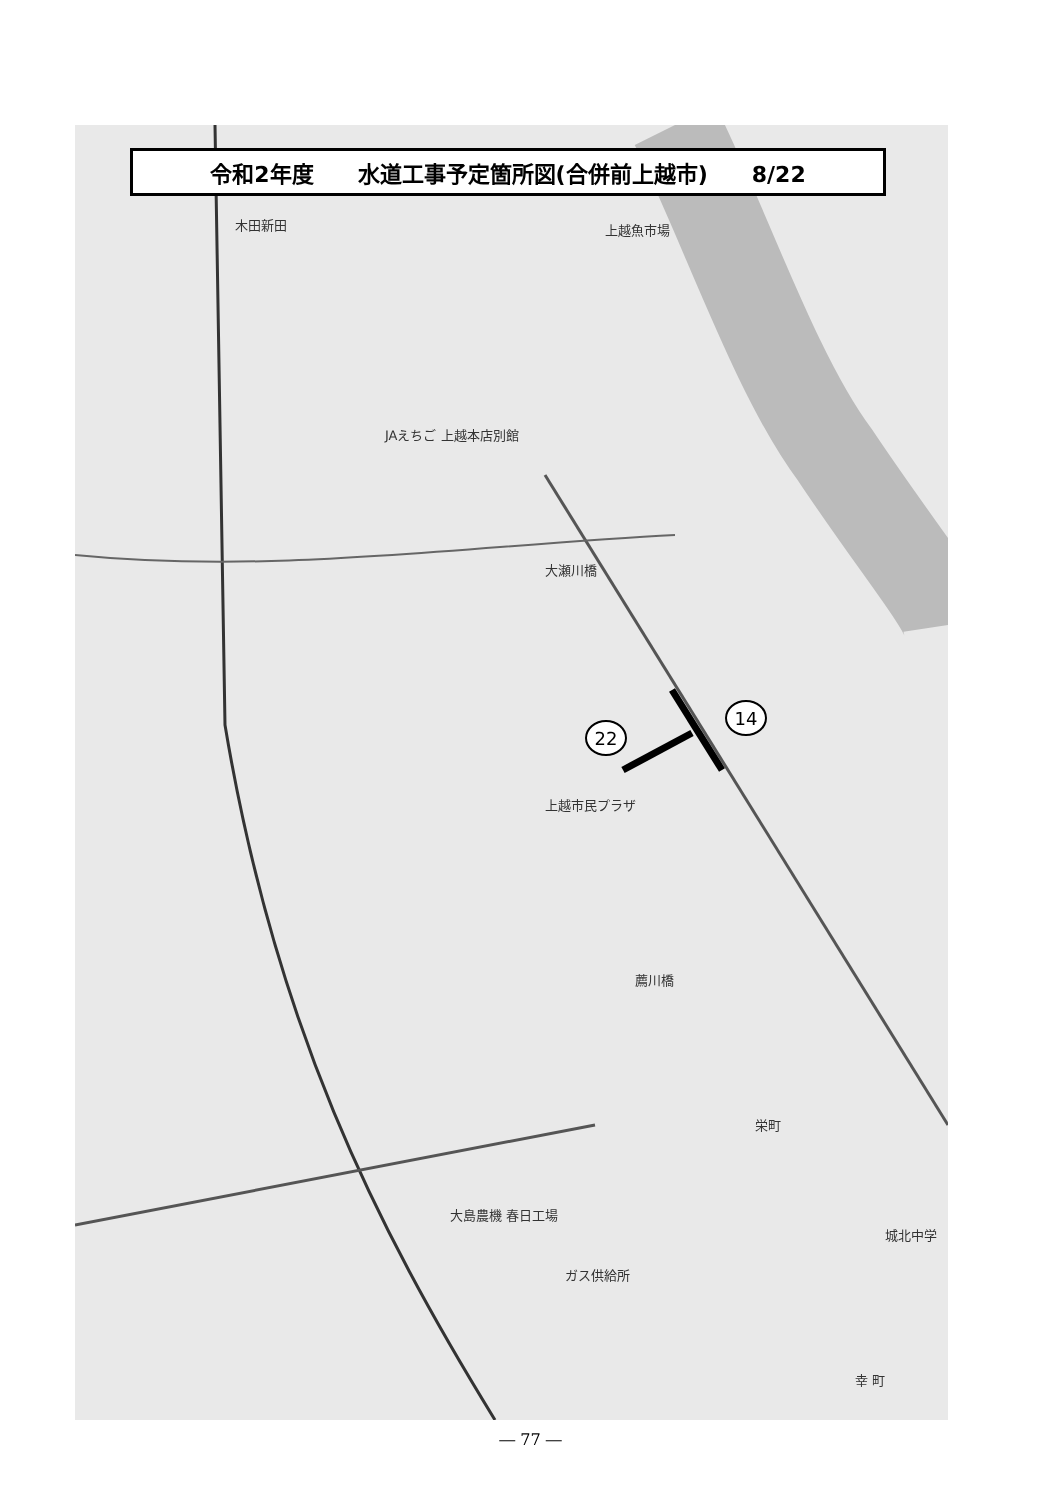木田新田 上越魚市場
JAえちご 上越本店別館
大瀬川橋
上越市民プラザ
薦川橋
栄町
大島農機 春日工場
ガス供給所
城北中学
幸 町
14
22
令和2年度　　水道工事予定箇所図(合併前上越市)　　8/22
― 77 ―